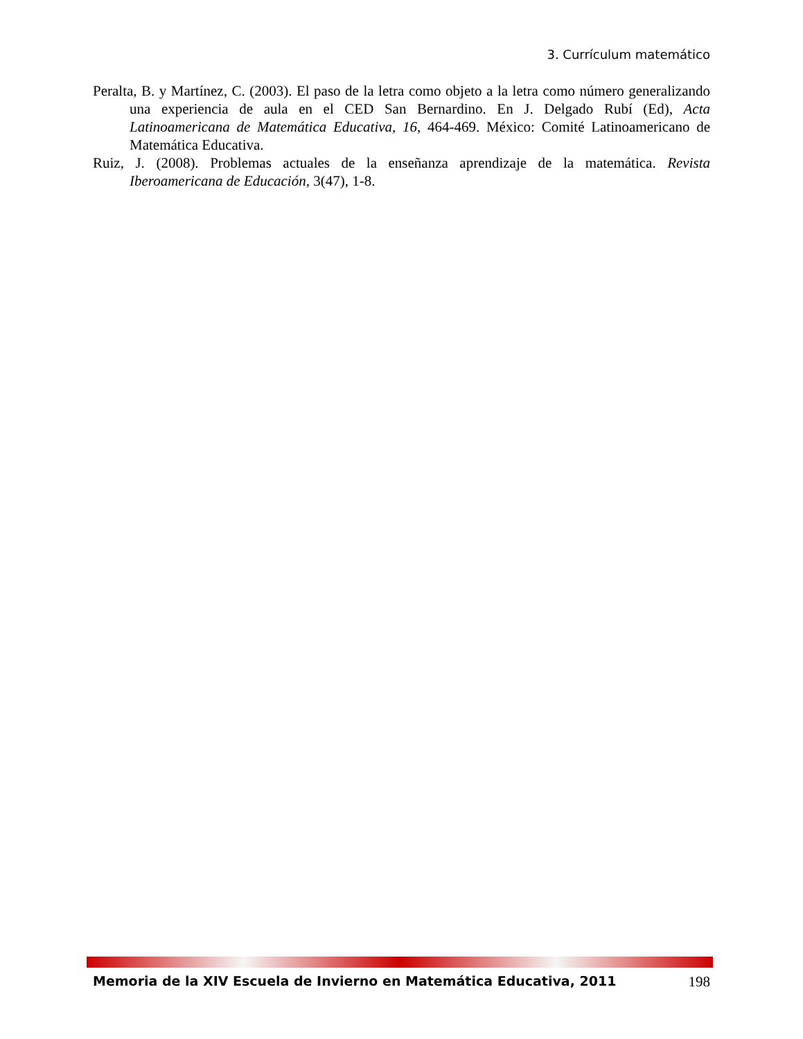3. Currículum matemático
Peralta, B. y Martínez, C. (2003). El paso de la letra como objeto a la letra como número generalizando una experiencia de aula en el CED San Bernardino. En J. Delgado Rubí (Ed), Acta Latinoamericana de Matemática Educativa, 16, 464-469. México: Comité Latinoamericano de Matemática Educativa.
Ruiz, J. (2008). Problemas actuales de la enseñanza aprendizaje de la matemática. Revista Iberoamericana de Educación, 3(47), 1-8.
Memoria de la XIV Escuela de Invierno en Matemática Educativa, 2011 198